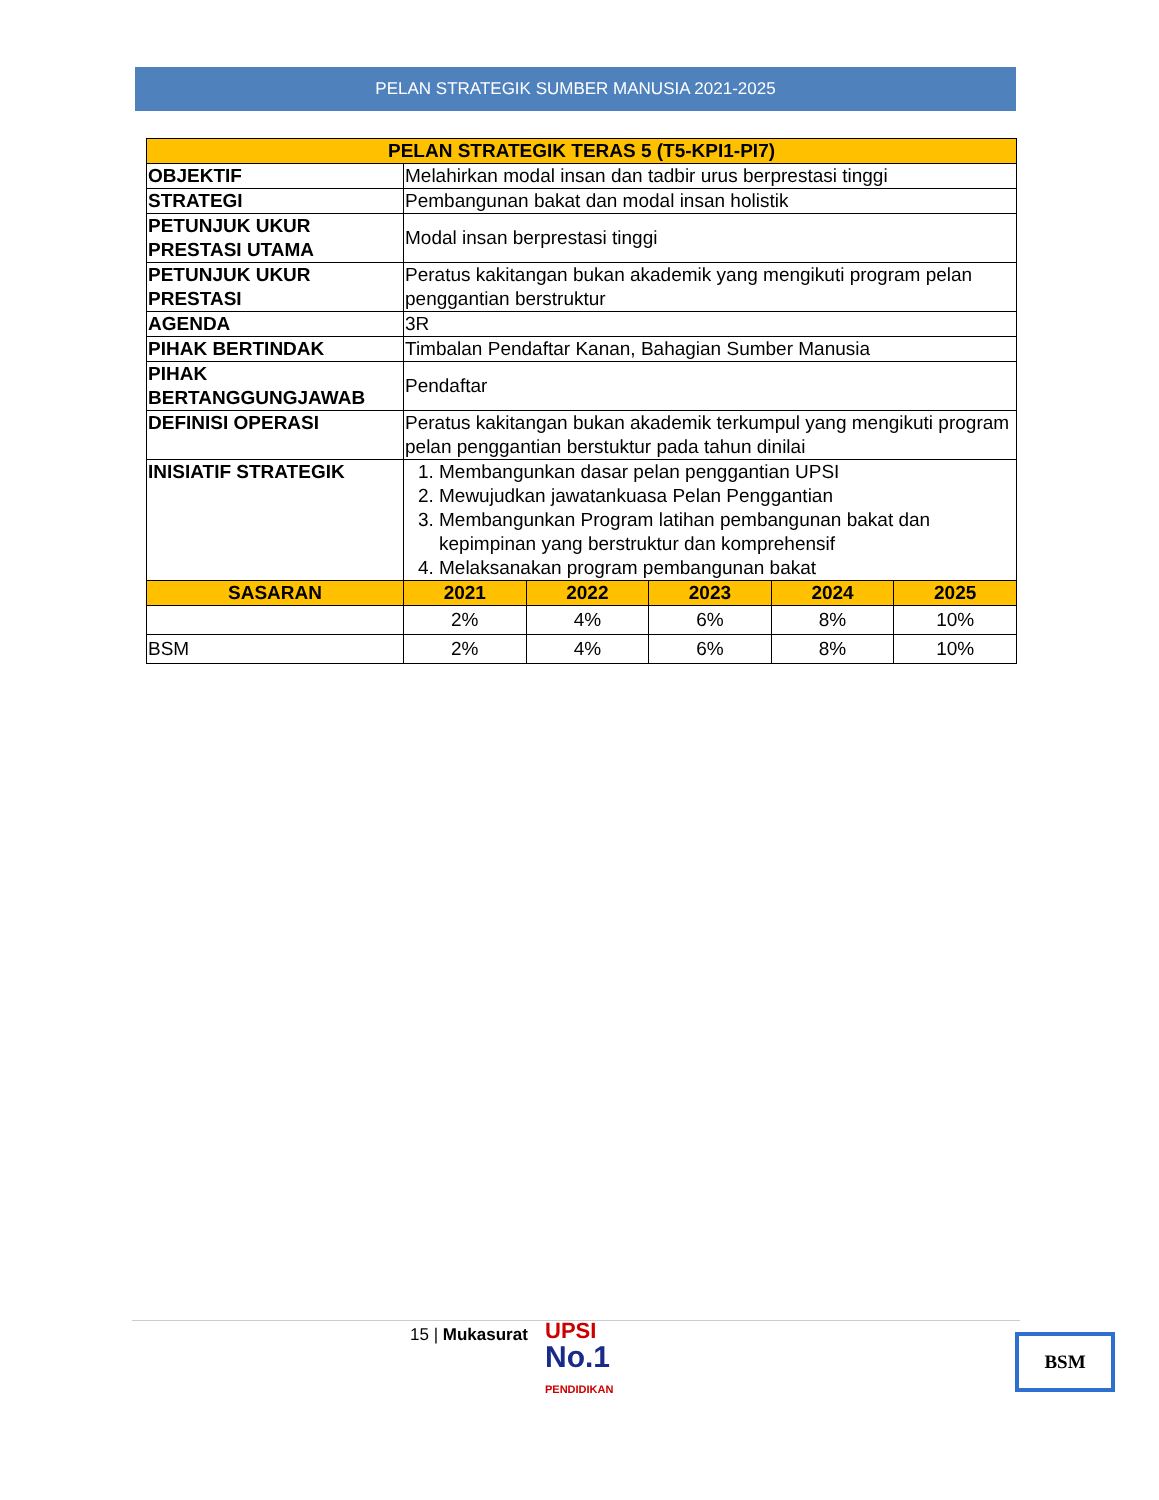PELAN STRATEGIK SUMBER MANUSIA 2021-2025
| PELAN STRATEGIK TERAS 5 (T5-KPI1-PI7) | | | | | |
| --- | --- | --- | --- | --- | --- |
| OBJEKTIF | Melahirkan modal insan dan tadbir urus berprestasi tinggi | | | | |
| STRATEGI | Pembangunan bakat dan modal insan holistik | | | | |
| PETUNJUK UKUR PRESTASI UTAMA | Modal insan berprestasi tinggi | | | | |
| PETUNJUK UKUR PRESTASI | Peratus kakitangan bukan akademik yang mengikuti program pelan penggantian berstruktur | | | | |
| AGENDA | 3R | | | | |
| PIHAK BERTINDAK | Timbalan Pendaftar Kanan, Bahagian Sumber Manusia | | | | |
| PIHAK BERTANGGUNGJAWAB | Pendaftar | | | | |
| DEFINISI OPERASI | Peratus kakitangan bukan akademik terkumpul yang mengikuti program pelan penggantian berstuktur pada tahun dinilai | | | | |
| INISIATIF STRATEGIK | 1. Membangunkan dasar pelan penggantian UPSI 2. Mewujudkan jawatankuasa Pelan Penggantian 3. Membangunkan Program latihan pembangunan bakat dan kepimpinan yang berstruktur dan komprehensif 4. Melaksanakan program pembangunan bakat | | | | |
| SASARAN | 2021 | 2022 | 2023 | 2024 | 2025 |
| | 2% | 4% | 6% | 8% | 10% |
| BSM | 2% | 4% | 6% | 8% | 10% |
15 | Mukasurat
UPSI
No.1
PENDIDIKAN
BSM